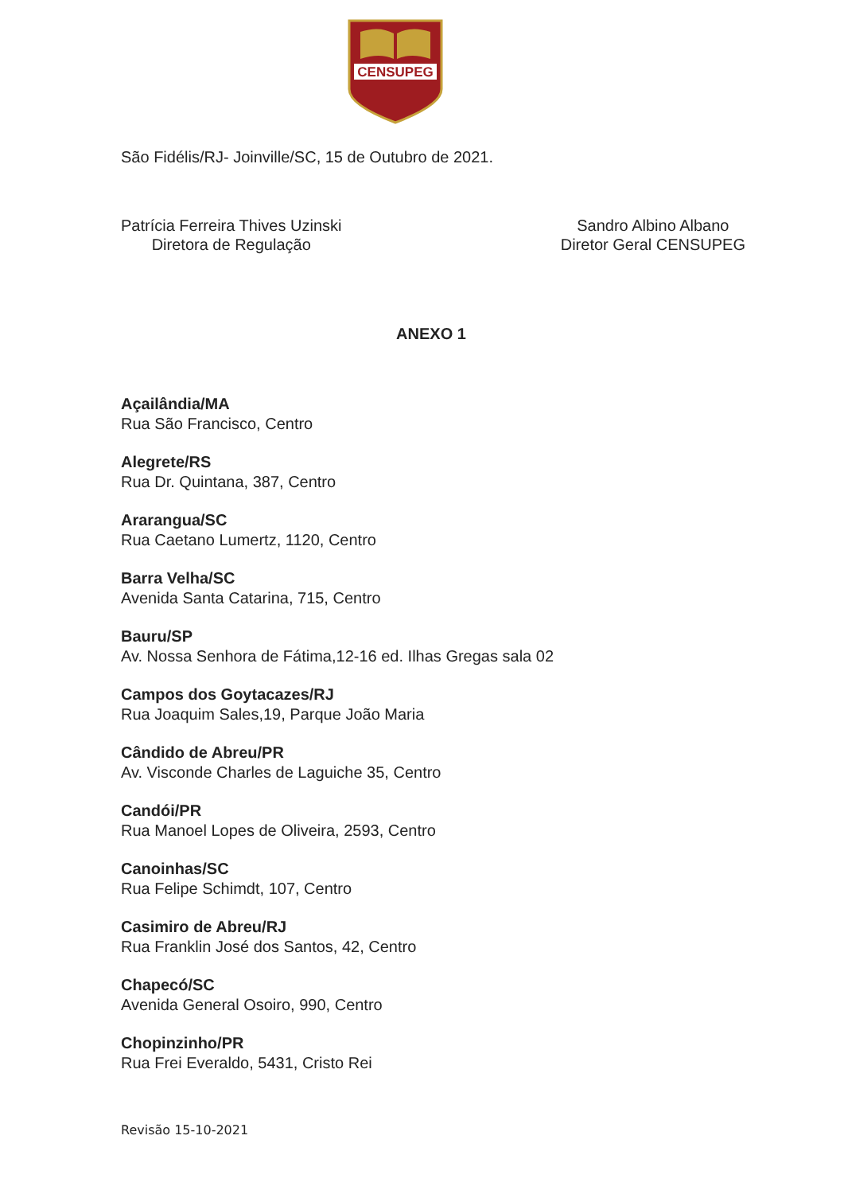CENSUPEG
São Fidélis/RJ- Joinville/SC, 15 de Outubro de 2021.
Patrícia Ferreira Thives Uzinski
Diretora de Regulação
Sandro Albino Albano
Diretor Geral CENSUPEG
ANEXO 1
Açailândia/MA
Rua São Francisco, Centro
Alegrete/RS
Rua Dr. Quintana, 387, Centro
Ararangua/SC
Rua Caetano Lumertz, 1120, Centro
Barra Velha/SC
Avenida Santa Catarina, 715, Centro
Bauru/SP
Av. Nossa Senhora de Fátima,12-16 ed. Ilhas Gregas sala 02
Campos dos Goytacazes/RJ
Rua Joaquim Sales,19, Parque João Maria
Cândido de Abreu/PR
Av. Visconde Charles de Laguiche 35, Centro
Candói/PR
Rua Manoel Lopes de Oliveira, 2593, Centro
Canoinhas/SC
Rua Felipe Schimdt, 107, Centro
Casimiro de Abreu/RJ
Rua Franklin José dos Santos, 42, Centro
Chapecó/SC
Avenida General Osoiro, 990, Centro
Chopinzinho/PR
Rua Frei Everaldo, 5431, Cristo Rei
Revisão 15-10-2021